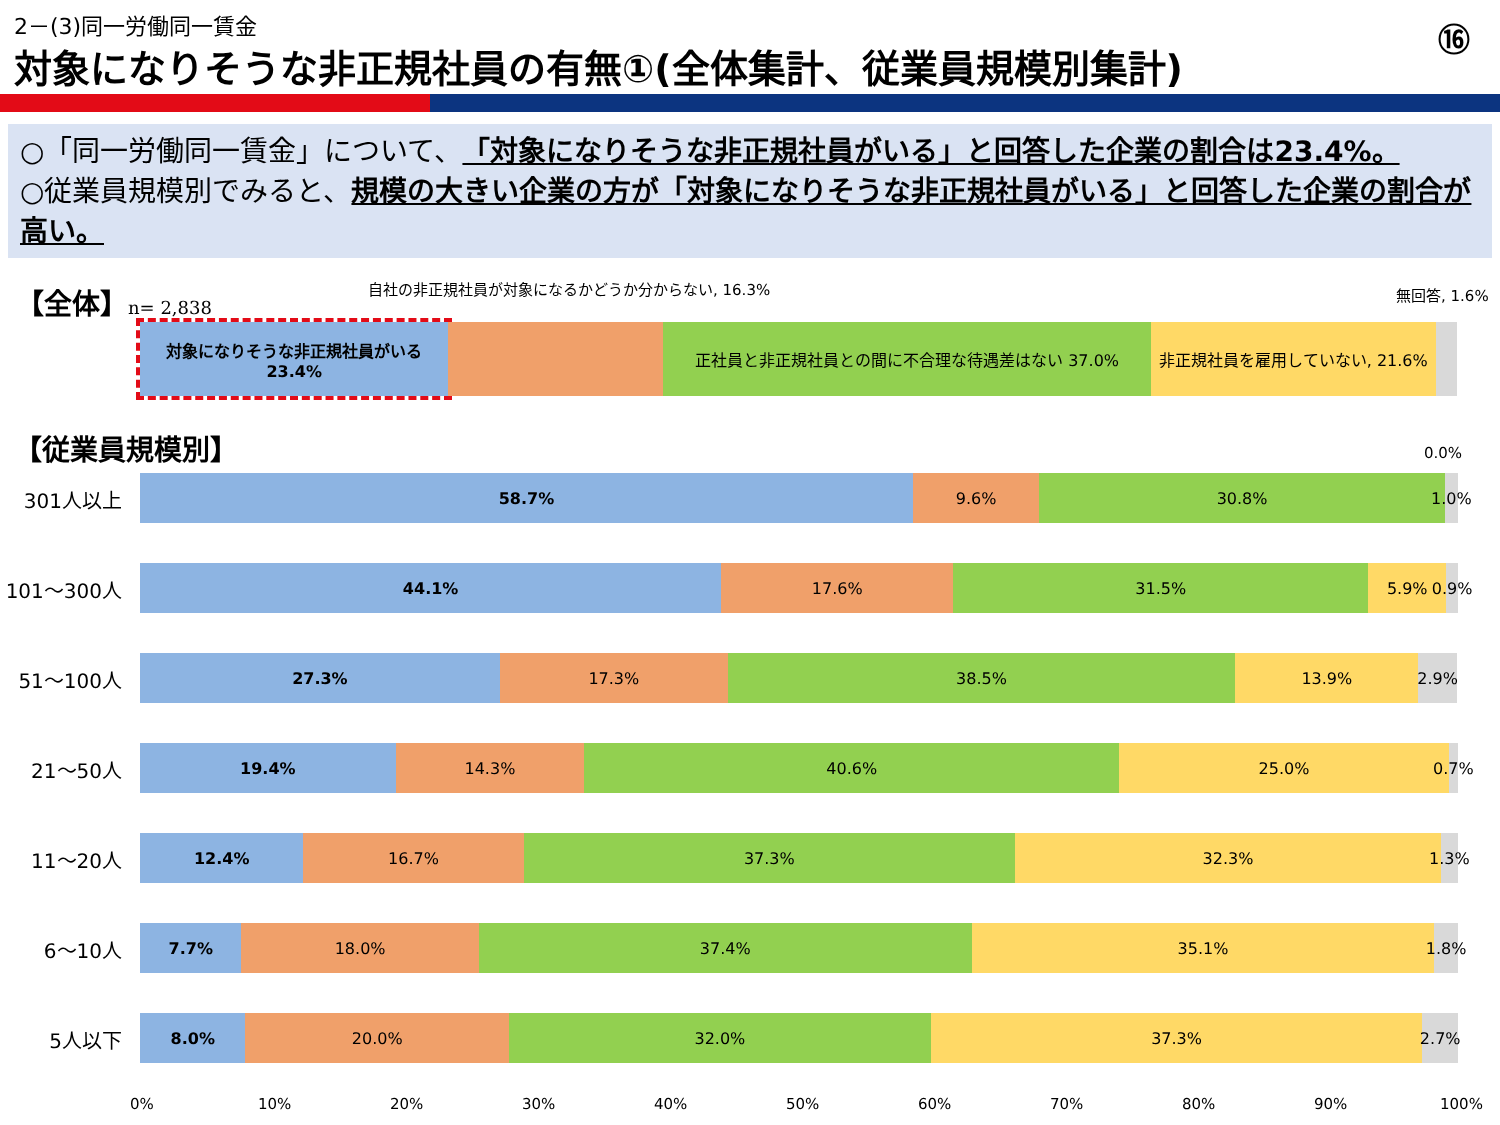2－(3)同一労働同一賃金 ⑯
対象になりそうな非正規社員の有無①(全体集計、従業員規模別集計)
○「同一労働同一賃金」について、「対象になりそうな非正規社員がいる」と回答した企業の割合は23.4%。
○従業員規模別でみると、規模の大きい企業の方が「対象になりそうな非正規社員がいる」と回答した企業の割合が高い。
【全体】n= 2,838
自社の非正規社員が対象になるかどうか分からない, 16.3%
無回答, 1.6%
対象になりそうな非正規社員がいる 23.4%
正社員と非正規社員との間に不合理な待遇差はない 37.0%
非正規社員を雇用していない, 21.6%
【従業員規模別】 0.0%
301人以上
58.7% 9.6% 30.8% 1.0%
101〜300人
44.1% 17.6% 31.5% 5.9% 0.9%
51〜100人
27.3% 17.3% 38.5% 13.9% 2.9%
21〜50人
19.4% 14.3% 40.6% 25.0% 0.7%
11〜20人
12.4% 16.7% 37.3% 32.3% 1.3%
6〜10人
7.7% 18.0% 37.4% 35.1% 1.8%
5人以下
8.0% 20.0% 32.0% 37.3% 2.7%
0% 10% 20% 30% 40% 50% 60% 70% 80% 90% 100%